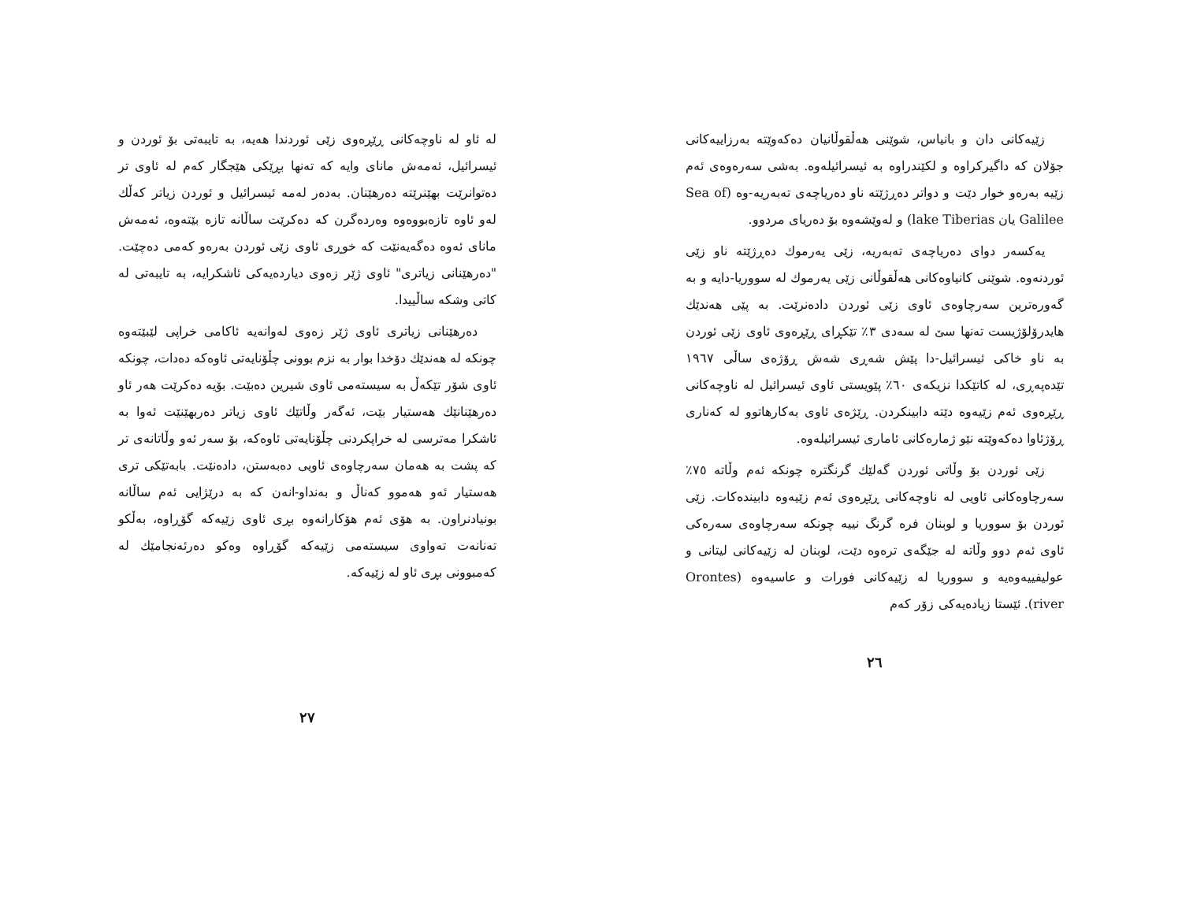زێیەکانی دان و بانیاس، شوێنی هەڵقوڵانیان دەکەوێتە بەرزاییەکانی جۆلان کە داگیرکراوە و لکێندراوە بە ئیسرائیلەوە. بەشی سەرەوەی ئەم زێیە بەرەو خوار دێت و دواتر دەڕژێتە ناو دەریاچەی تەبەریە-وە (Sea of Galilee یان lake Tiberias) و لەوێشەوە بۆ دەریای مردوو.
یەکسەر دوای دەریاچەی تەبەریە، زێی یەرموك دەڕژێتە ناو زێی ئوردنەوە. شوێنی کانیاوەکانی هەڵقوڵانی زێی یەرموك لە سووریا-دایە و بە گەورەترین سەرچاوەی ئاوی زێی ئوردن دادەنرێت. بە پێی هەندێك هایدرۆلۆژیست تەنها سێ لە سەدی ٣٪ تێکڕای ڕێڕەوی ئاوی زێی ئوردن بە ناو خاکی ئیسرائیل-دا پێش شەڕی شەش ڕۆژەی ساڵی ١٩٦٧ تێدەپەڕی، لە کاتێکدا نزیکەی ٦٠٪ پێویستی ئاوی ئیسرائیل لە ناوچەکانی ڕێڕەوی ئەم زێیەوە دێتە دابینکردن. ڕێژەی ئاوی بەکارهاتوو لە کەناری ڕۆژئاوا دەکەوێتە نێو ژمارەکانی ئاماری ئیسرائیلەوە.
زێی ئوردن بۆ وڵاتی ئوردن گەلێك گرنگترە چونکە ئەم وڵاتە ٧٥٪ سەرچاوەکانی ئاویی لە ناوچەکانی ڕێڕەوی ئەم زێیەوە دابیندەکات. زێی ئوردن بۆ سووریا و لوبنان فرە گرنگ نییە چونکە سەرچاوەی سەرەکی ئاوی ئەم دوو وڵاتە لە جێگەی ترەوە دێت، لوبنان لە زێیەکانی لیتانی و عولیفییەوەیە و سووریا لە زێیەکانی فورات و عاسیەوە (Orontes river). ئێستا زیادەیەکی زۆر کەم
٢٦
لە ئاو لە ناوچەکانی ڕێڕەوی زێی ئوردندا هەیە، بە تایبەتی بۆ ئوردن و ئیسرائیل، ئەمەش مانای وایە کە تەنها بڕێکی هێجگار کەم لە ئاوی تر دەتوانرێت بهێنرێتە دەرهێنان. بەدەر لەمە ئیسرائیل و ئوردن زیاتر کەڵك لەو ئاوە تازەبووەوە وەردەگرن کە دەکرێت ساڵانە تازە بێتەوە، ئەمەش مانای ئەوە دەگەیەنێت کە خوڕی ئاوی زێی ئوردن بەرەو کەمی دەچێت. "دەرهێنانی زیاتری" ئاوی ژێر زەوی دیاردەیەکی ئاشکرایە، بە تایبەتی لە کاتی وشکە ساڵییدا.
دەرهێنانی زیاتری ئاوی ژێر زەوی لەوانەیە ئاکامی خراپی لێبێتەوە چونکە لە هەندێك دۆخدا بوار بە نزم بوونی چڵۆنایەتی ئاوەکە دەدات، چونکە ئاوی شۆر تێکەڵ بە سیستەمی ئاوی شیرین دەبێت. بۆیە دەکرێت هەر ئاو دەرهێنانێك هەستیار بێت، ئەگەر وڵاتێك ئاوی زیاتر دەربهێنێت ئەوا بە ئاشکرا مەترسی لە خراپکردنی چڵۆنایەتی ئاوەکە، بۆ سەر ئەو وڵاتانەی تر کە پشت بە هەمان سەرچاوەی ئاویی دەبەستن، دادەنێت. بابەتێکی تری هەستیار ئەو هەموو کەناڵ و بەنداو-انەن کە بە درێژایی ئەم ساڵانە بونیادنراون. بە هۆی ئەم هۆکارانەوە بڕی ئاوی زێیەکە گۆڕاوە، بەڵکو تەنانەت تەواوی سیستەمی زێیەکە گۆڕاوە وەکو دەرئەنجامێك لە کەمبوونی بڕی ئاو لە زێیەکە.
٢٧